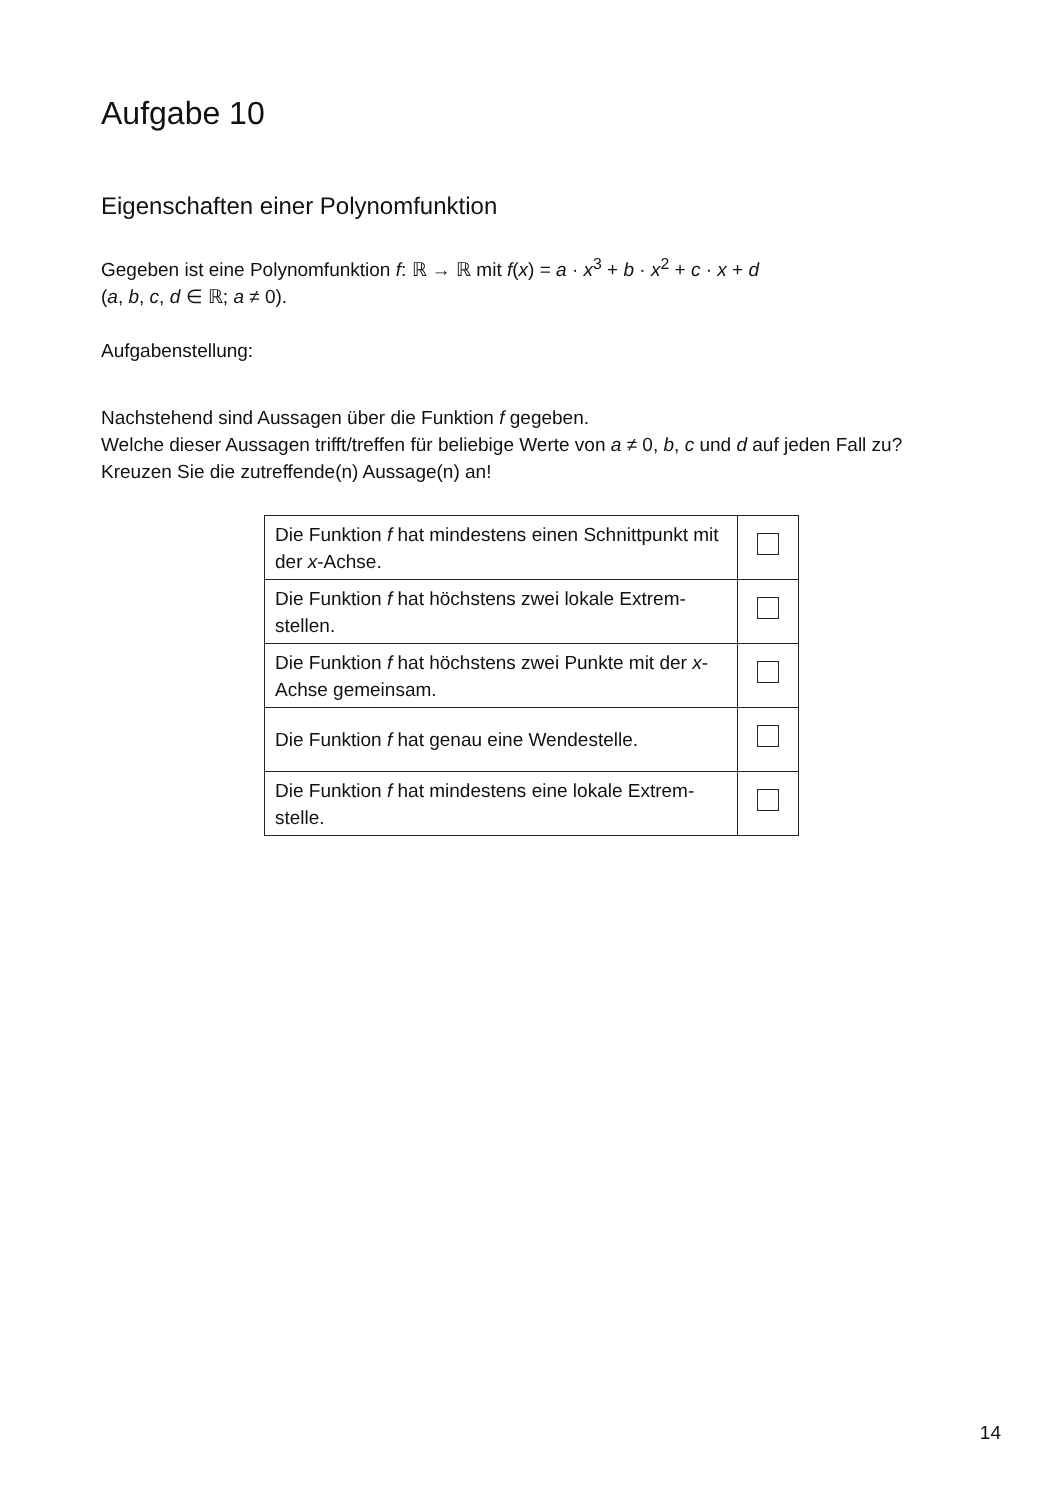Aufgabe 10
Eigenschaften einer Polynomfunktion
Gegeben ist eine Polynomfunktion f: ℝ → ℝ mit f(x) = a · x<sup>3</sup> + b · x<sup>2</sup> + c · x + d
(a, b, c, d ∈ ℝ; a ≠ 0).
Aufgabenstellung:
Nachstehend sind Aussagen über die Funktion f gegeben.
Welche dieser Aussagen trifft/treffen für beliebige Werte von a ≠ 0, b, c und d auf jeden Fall zu?
Kreuzen Sie die zutreffende(n) Aussage(n) an!
| Die Funktion f hat mindestens einen Schnittpunkt mit der x -Achse. | |
| Die Funktion f hat höchstens zwei lokale Extrem-stellen. | |
| Die Funktion f hat höchstens zwei Punkte mit der x -Achse gemeinsam. | |
| Die Funktion f hat genau eine Wendestelle. | |
| Die Funktion f hat mindestens eine lokale Extrem-stelle. | |
14